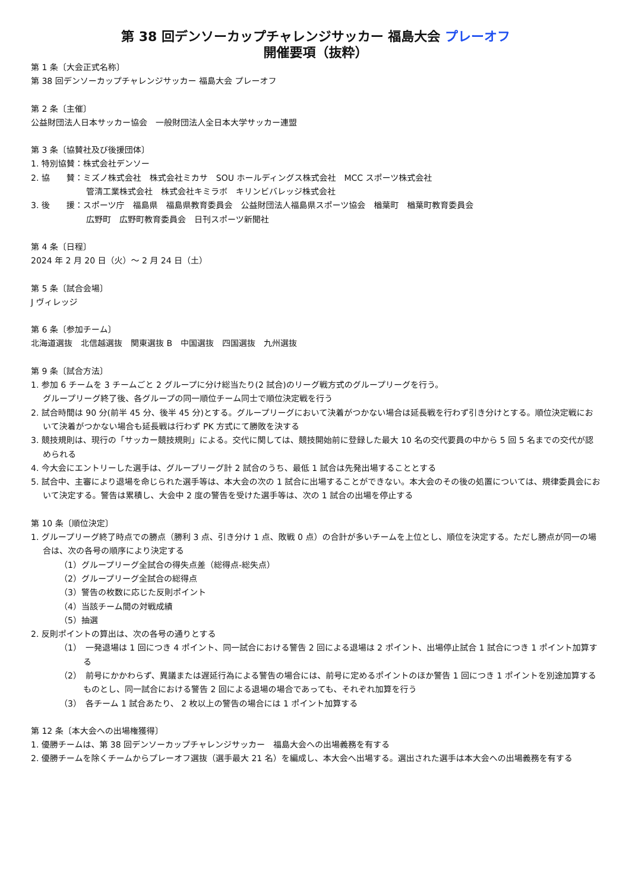第 38 回デンソーカップチャレンジサッカー 福島大会 プレーオフ
開催要項（抜粋）
第 1 条〔大会正式名称〕
第 38 回デンソーカップチャレンジサッカー 福島大会 プレーオフ
第 2 条〔主催〕
公益財団法人日本サッカー協会　一般財団法人全日本大学サッカー連盟
第 3 条〔協賛社及び後援団体〕
1. 特別協賛：株式会社デンソー
2. 協　　賛：ミズノ株式会社　株式会社ミカサ　SOU ホールディングス株式会社　MCC スポーツ株式会社
管清工業株式会社　株式会社キミラボ　キリンビバレッジ株式会社
3. 後　　援：スポーツ庁　福島県　福島県教育委員会　公益財団法人福島県スポーツ協会　楢葉町　楢葉町教育委員会
広野町　広野町教育委員会　日刊スポーツ新聞社
第 4 条〔日程〕
2024 年 2 月 20 日（火）～ 2 月 24 日（土）
第 5 条〔試合会場〕
J ヴィレッジ
第 6 条〔参加チーム〕
北海道選抜　北信越選抜　関東選抜 B　中国選抜　四国選抜　九州選抜
第 9 条〔試合方法〕
1. 参加 6 チームを 3 チームごと 2 グループに分け総当たり(2 試合)のリーグ戦方式のグループリーグを行う。
グループリーグ終了後、各グループの同一順位チーム同士で順位決定戦を行う
2. 試合時間は 90 分(前半 45 分、後半 45 分)とする。グループリーグにおいて決着がつかない場合は延長戦を行わず引き分けとする。順位決定戦において決着がつかない場合も延長戦は行わず PK 方式にて勝敗を決する
3. 競技規則は、現行の「サッカー競技規則」による。交代に関しては、競技開始前に登録した最大 10 名の交代要員の中から 5 回 5 名までの交代が認められる
4. 今大会にエントリーした選手は、グループリーグ計 2 試合のうち、最低 1 試合は先発出場することとする
5. 試合中、主審により退場を命じられた選手等は、本大会の次の 1 試合に出場することができない。本大会のその後の処置については、規律委員会において決定する。警告は累積し、大会中 2 度の警告を受けた選手等は、次の 1 試合の出場を停止する
第 10 条〔順位決定〕
1. グループリーグ終了時点での勝点（勝利 3 点、引き分け 1 点、敗戦 0 点）の合計が多いチームを上位とし、順位を決定する。ただし勝点が同一の場合は、次の各号の順序により決定する
（1）グループリーグ全試合の得失点差（総得点-総失点）
（2）グループリーグ全試合の総得点
（3）警告の枚数に応じた反則ポイント
（4）当該チーム間の対戦成績
（5）抽選
2. 反則ポイントの算出は、次の各号の通りとする
（1）　一発退場は 1 回につき 4 ポイント、同一試合における警告 2 回による退場は 2 ポイント、出場停止試合 1 試合につき 1 ポイント加算する
（2）　前号にかかわらず、異議または遅延行為による警告の場合には、前号に定めるポイントのほか警告 1 回につき 1 ポイントを別途加算するものとし、同一試合における警告 2 回による退場の場合であっても、それぞれ加算を行う
（3）　各チーム 1 試合あたり、 2 枚以上の警告の場合には 1 ポイント加算する
第 12 条〔本大会への出場権獲得〕
1. 優勝チームは、第 38 回デンソーカップチャレンジサッカー　福島大会への出場義務を有する
2. 優勝チームを除くチームからプレーオフ選抜（選手最大 21 名）を編成し、本大会へ出場する。選出された選手は本大会への出場義務を有する